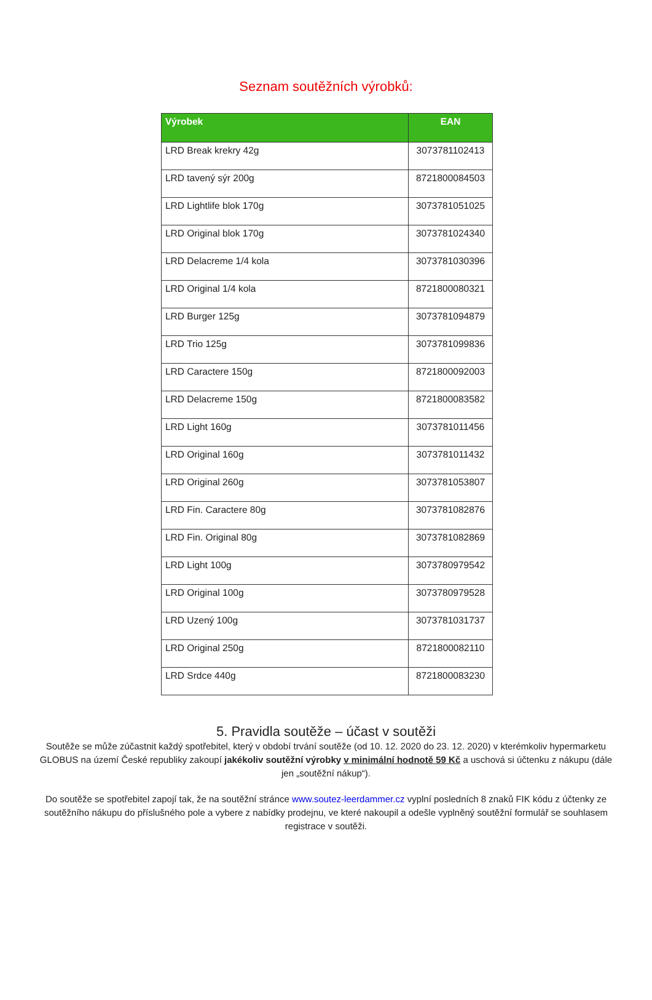Seznam soutěžních výrobků:
| Výrobek | EAN |
| --- | --- |
| LRD Break krekry 42g | 3073781102413 |
| LRD tavený sýr 200g | 8721800084503 |
| LRD Lightlife blok 170g | 3073781051025 |
| LRD Original blok 170g | 3073781024340 |
| LRD Delacreme 1/4 kola | 3073781030396 |
| LRD Original 1/4 kola | 8721800080321 |
| LRD Burger 125g | 3073781094879 |
| LRD Trio 125g | 3073781099836 |
| LRD Caractere 150g | 8721800092003 |
| LRD Delacreme 150g | 8721800083582 |
| LRD Light 160g | 3073781011456 |
| LRD Original 160g | 3073781011432 |
| LRD Original 260g | 3073781053807 |
| LRD Fin. Caractere 80g | 3073781082876 |
| LRD Fin. Original 80g | 3073781082869 |
| LRD Light 100g | 3073780979542 |
| LRD Original 100g | 3073780979528 |
| LRD Uzený 100g | 3073781031737 |
| LRD Original 250g | 8721800082110 |
| LRD Srdce 440g | 8721800083230 |
5. Pravidla soutěže – účast v soutěži
Soutěže se může zúčastnit každý spotřebitel, který v období trvání soutěže (od 10. 12. 2020 do 23. 12. 2020) v kterémkoliv hypermarketu GLOBUS na území České republiky zakoupí jakékoliv soutěžní výrobky v minimální hodnotě 59 Kč a uschová si účtenku z nákupu (dále jen „soutěžní nákup“).
Do soutěže se spotřebitel zapojí tak, že na soutěžní stránce www.soutez-leerdammer.cz vyplní posledních 8 znaků FIK kódu z účtenky ze soutěžního nákupu do příslušného pole a vybere z nabídky prodejnu, ve které nakoupil a odešle vyplněný soutěžní formulář se souhlasem registrace v soutěži.